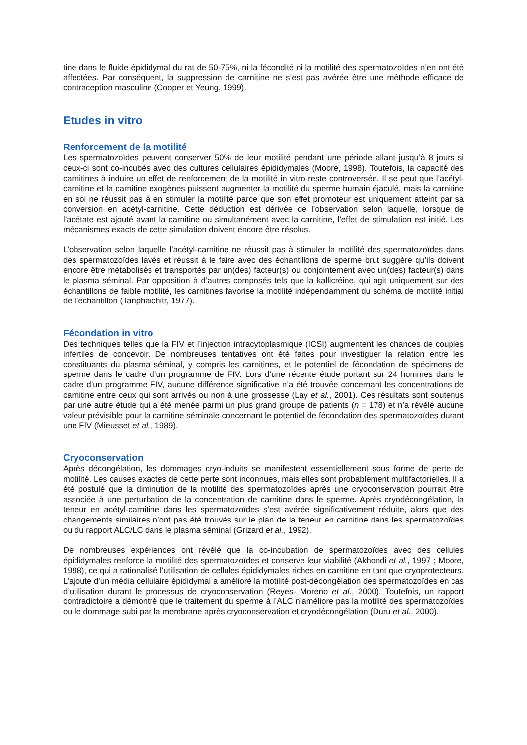tine dans le fluide épididymal du rat de 50-75%, ni la fécondité ni la motilité des spermatozoïdes n’en ont été affectées. Par conséquent, la suppression de carnitine ne s’est pas avérée être une méthode efficace de contraception masculine (Cooper et Yeung, 1999).
Etudes in vitro
Renforcement de la motilité
Les spermatozoïdes peuvent conserver 50% de leur motilité pendant une période allant jusqu’à 8 jours si ceux-ci sont co-incubés avec des cultures cellulaires épididymales (Moore, 1998). Toutefois, la capacité des carnitines à induire un effet de renforcement de la motilité in vitro reste controversée. Il se peut que l’acétyl-carnitine et la carnitine exogènes puissent augmenter la motilité du sperme humain éjaculé, mais la carnitine en soi ne réussit pas à en stimuler la motilité parce que son effet promoteur est uniquement atteint par sa conversion en acétyl-carnitine. Cette déduction est dérivée de l’observation selon laquelle, lorsque de l’acétate est ajouté avant la carnitine ou simultanément avec la carnitine, l’effet de stimulation est initié. Les mécanismes exacts de cette simulation doivent encore être résolus.
L’observation selon laquelle l’acétyl-carnitine ne réussit pas à stimuler la motilité des spermatozoïdes dans des spermatozoïdes lavés et réussit à le faire avec des échantillons de sperme brut suggère qu’ils doivent encore être métabolisés et transportés par un(des) facteur(s) ou conjointement avec un(des) facteur(s) dans le plasma séminal. Par opposition à d’autres composés tels que la kallicréine, qui agit uniquement sur des échantillons de faible motilité, les carnitines favorise la motilité indépendamment du schéma de motilité initial de l’échantillon (Tanphaichitr, 1977).
Fécondation in vitro
Des techniques telles que la FIV et l’injection intracytoplasmique (ICSI) augmentent les chances de couples infertiles de concevoir. De nombreuses tentatives ont été faites pour investiguer la relation entre les constituants du plasma séminal, y compris les carnitines, et le potentiel de fécondation de spécimens de sperme dans le cadre d’un programme de FIV. Lors d’une récente étude portant sur 24 hommes dans le cadre d’un programme FIV, aucune différence significative n’a été trouvée concernant les concentrations de carnitine entre ceux qui sont arrivés ou non à une grossesse (Lay et al., 2001). Ces résultats sont soutenus par une autre étude qui a été menée parmi un plus grand groupe de patients (n = 178) et n’a révélé aucune valeur prévisible pour la carnitine séminale concernant le potentiel de fécondation des spermatozoïdes durant une FIV (Mieusset et al., 1989).
Cryoconservation
Après décongélation, les dommages cryo-induits se manifestent essentiellement sous forme de perte de motilité. Les causes exactes de cette perte sont inconnues, mais elles sont probablement multifactorielles. Il a été postulé que la diminution de la motilité des spermatozoïdes après une cryoconservation pourrait être associée à une perturbation de la concentration de carnitine dans le sperme. Après cryodécongélation, la teneur en acétyl-carnitine dans les spermatozoïdes s’est avérée significativement réduite, alors que des changements similaires n’ont pas été trouvés sur le plan de la teneur en carnitine dans les spermatozoïdes ou du rapport ALC/LC dans le plasma séminal (Grizard et al., 1992).
De nombreuses expériences ont révélé que la co-incubation de spermatozoïdes avec des cellules épididymales renforce la motilité des spermatozoïdes et conserve leur viabilité (Akhondi et al., 1997 ; Moore, 1998), ce qui a rationalisé l’utilisation de cellules épididymales riches en carnitine en tant que cryoprotecteurs. L’ajoute d’un média cellulaire épididymal a amélioré la motilité post-décongélation des spermatozoïdes en cas d’utilisation durant le processus de cryoconservation (Reyes- Moreno et al., 2000). Toutefois, un rapport contradictoire a démontré que le traitement du sperme à l’ALC n’améliore pas la motilité des spermatozoïdes ou le dommage subi par la membrane après cryoconservation et cryodécongélation (Duru et al., 2000).